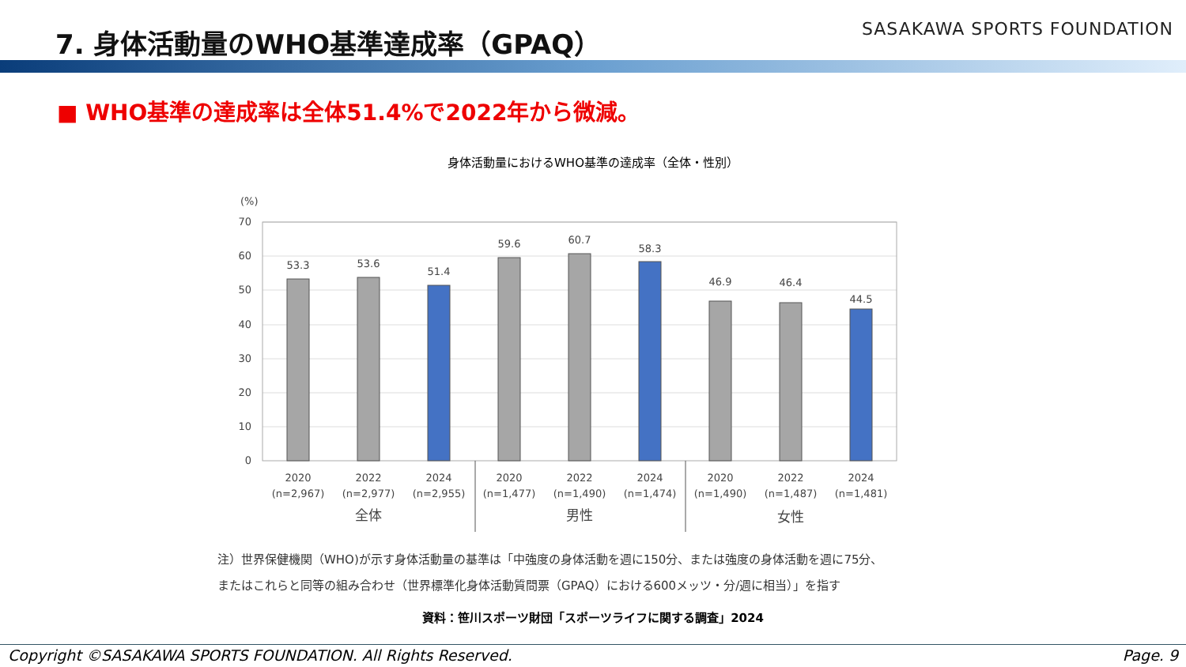7. 身体活動量のWHO基準達成率（GPAQ）
SASAKAWA SPORTS FOUNDATION
■ WHO基準の達成率は全体51.4%で2022年から微減。
身体活動量におけるWHO基準の達成率（全体・性別）
(%)
70
60
50
40
30
20
10
0
53.3
53.6
51.4
59.6
60.7
58.3
46.9
46.4
44.5
2020
(n=2,967)
2022
(n=2,977)
2024
(n=2,955)
2020
(n=1,477)
2022
(n=1,490)
2024
(n=1,474)
2020
(n=1,490)
2022
(n=1,487)
2024
(n=1,481)
全体
男性
女性
注）世界保健機関（WHO)が示す身体活動量の基準は「中強度の身体活動を週に150分、または強度の身体活動を週に75分、
またはこれらと同等の組み合わせ（世界標準化身体活動質問票（GPAQ）における600メッツ・分/週に相当）」を指す
資料：笹川スポーツ財団「スポーツライフに関する調査」2024
Copyright ©SASAKAWA SPORTS FOUNDATION. All Rights Reserved. Page. 9